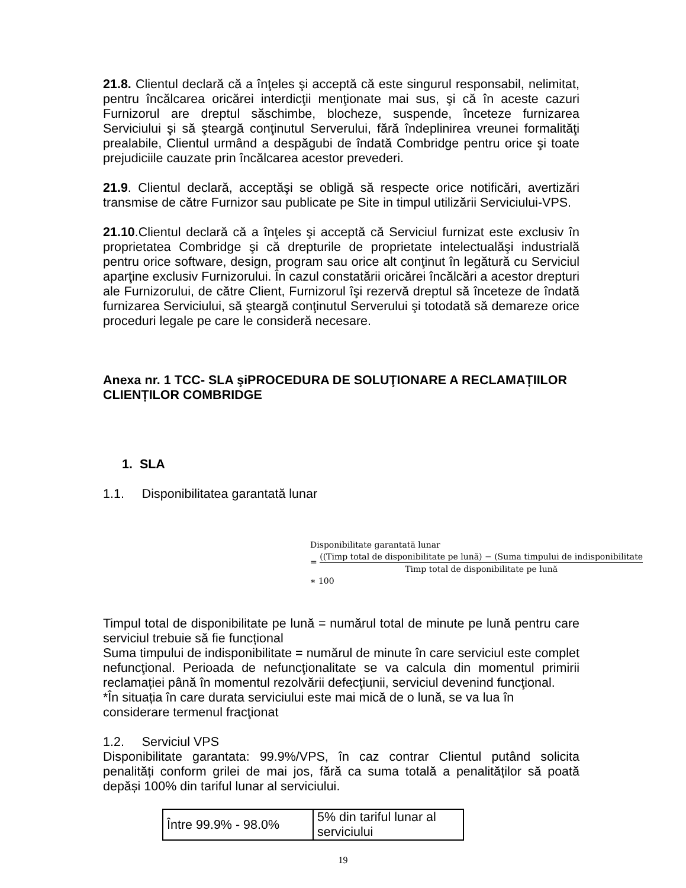21.8. Clientul declară că a înţeles şi acceptă că este singurul responsabil, nelimitat, pentru încălcarea oricărei interdicţii menţionate mai sus, şi că în aceste cazuri Furnizorul are dreptul săschimbe, blocheze, suspende, înceteze furnizarea Serviciului şi să şteargă conţinutul Serverului, fără îndeplinirea vreunei formalităţi prealabile, Clientul urmând a despăgubi de îndată Combridge pentru orice şi toate prejudiciile cauzate prin încălcarea acestor prevederi.
21.9. Clientul declară, acceptăşi se obligă să respecte orice notificări, avertizări transmise de către Furnizor sau publicate pe Site in timpul utilizării Serviciului-VPS.
21.10.Clientul declară că a înţeles şi acceptă că Serviciul furnizat este exclusiv în proprietatea Combridge şi că drepturile de proprietate intelectualăşi industrială pentru orice software, design, program sau orice alt conţinut în legătură cu Serviciul aparţine exclusiv Furnizorului. În cazul constatării oricărei încălcări a acestor drepturi ale Furnizorului, de către Client, Furnizorul îşi rezervă dreptul să înceteze de îndată furnizarea Serviciului, să şteargă conţinutul Serverului şi totodată să demareze orice proceduri legale pe care le consideră necesare.
Anexa nr. 1 TCC- SLA şiPROCEDURA DE SOLUŢIONARE A RECLAMAȚIILOR CLIENȚILOR COMBRIDGE
1. SLA
1.1. Disponibilitatea garantată lunar
Disponibilitate garantată lunar
=
((Timp total de disponibilitate pe lună) − (Suma timpului de indisponibilitate
Timp total de disponibilitate pe lună
∗ 100
Timpul total de disponibilitate pe lună = numărul total de minute pe lună pentru care serviciul trebuie să fie funcțional
Suma timpului de indisponibilitate = numărul de minute în care serviciul este complet nefuncţional. Perioada de nefuncţionalitate se va calcula din momentul primirii reclamației până în momentul rezolvării defecţiunii, serviciul devenind funcţional.
*În situația în care durata serviciului este mai mică de o lună, se va lua în considerare termenul fracţionat
1.2. Serviciul VPS
Disponibilitate garantata: 99.9%/VPS, în caz contrar Clientul putând solicita penalități conform grilei de mai jos, fără ca suma totală a penalităților să poată depăși 100% din tariful lunar al serviciului.
| Între 99.9% - 98.0% | 5% din tariful lunar al serviciului |
19